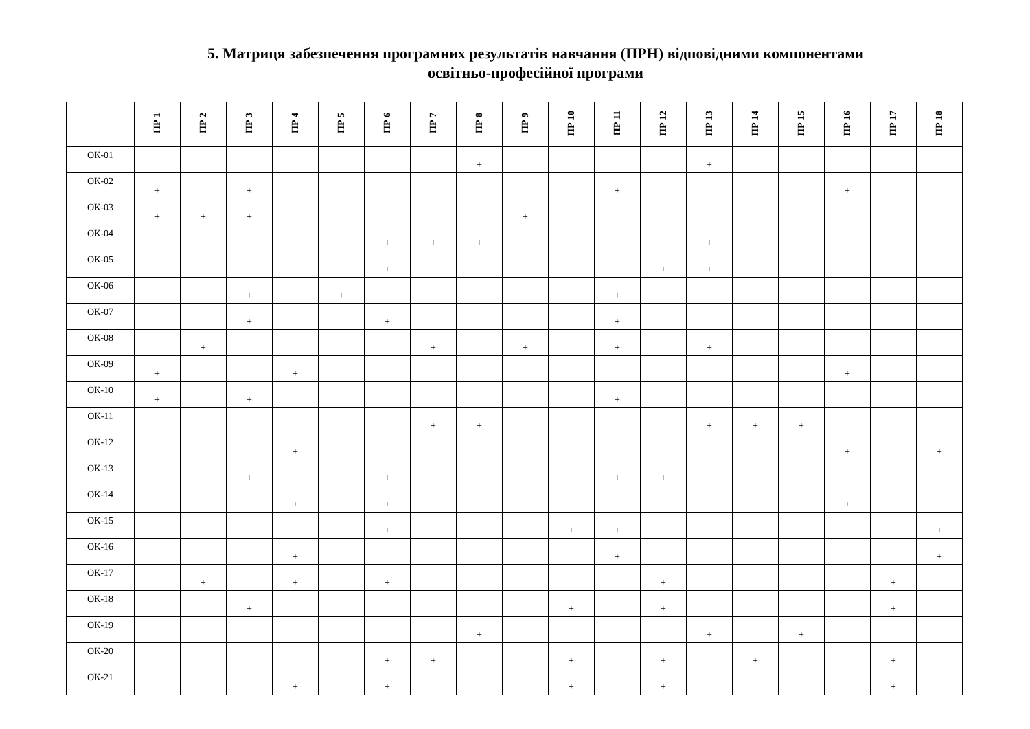5. Матриця забезпечення програмних результатів навчання (ПРН) відповідними компонентами
освітньо-професійної програми
| | ПР 1 | ПР 2 | ПР 3 | ПР 4 | ПР 5 | ПР 6 | ПР 7 | ПР 8 | ПР 9 | ПР 10 | ПР 11 | ПР 12 | ПР 13 | ПР 14 | ПР 15 | ПР 16 | ПР 17 | ПР 18 |
| --- | --- | --- | --- | --- | --- | --- | --- | --- | --- | --- | --- | --- | --- | --- | --- | --- | --- | --- |
| ОК-01 | | | | | | | | + | | | | | + | | | | | |
| ОК-02 | + | | + | | | | | | | | + | | | | | + | | |
| ОК-03 | + | + | + | | | | | | + | | | | | | | | | |
| ОК-04 | | | | | | + | + | + | | | | | + | | | | | |
| ОК-05 | | | | | | + | | | | | | + | + | | | | | |
| ОК-06 | | | + | | + | | | | | | + | | | | | | | |
| ОК-07 | | | + | | | + | | | | | + | | | | | | | |
| ОК-08 | | + | | | | | + | | + | | + | | + | | | | | |
| ОК-09 | + | | | + | | | | | | | | | | | | + | | |
| ОК-10 | + | | + | | | | | | | | + | | | | | | | |
| ОК-11 | | | | | | | + | + | | | | | + | + | + | | | |
| ОК-12 | | | | + | | | | | | | | | | | | + | | + |
| ОК-13 | | | + | | | + | | | | | + | + | | | | | | |
| ОК-14 | | | | + | | + | | | | | | | | | | + | | |
| ОК-15 | | | | | | + | | | | + | + | | | | | | | + |
| ОК-16 | | | | + | | | | | | | + | | | | | | | + |
| ОК-17 | | + | | + | | + | | | | | | + | | | | | + | |
| ОК-18 | | | + | | | | | | | + | | + | | | | | + | |
| ОК-19 | | | | | | | | + | | | | | + | | + | | | |
| ОК-20 | | | | | | + | + | | | + | | + | | + | | | + | |
| ОК-21 | | | | + | | + | | | | + | | + | | | | | + | |